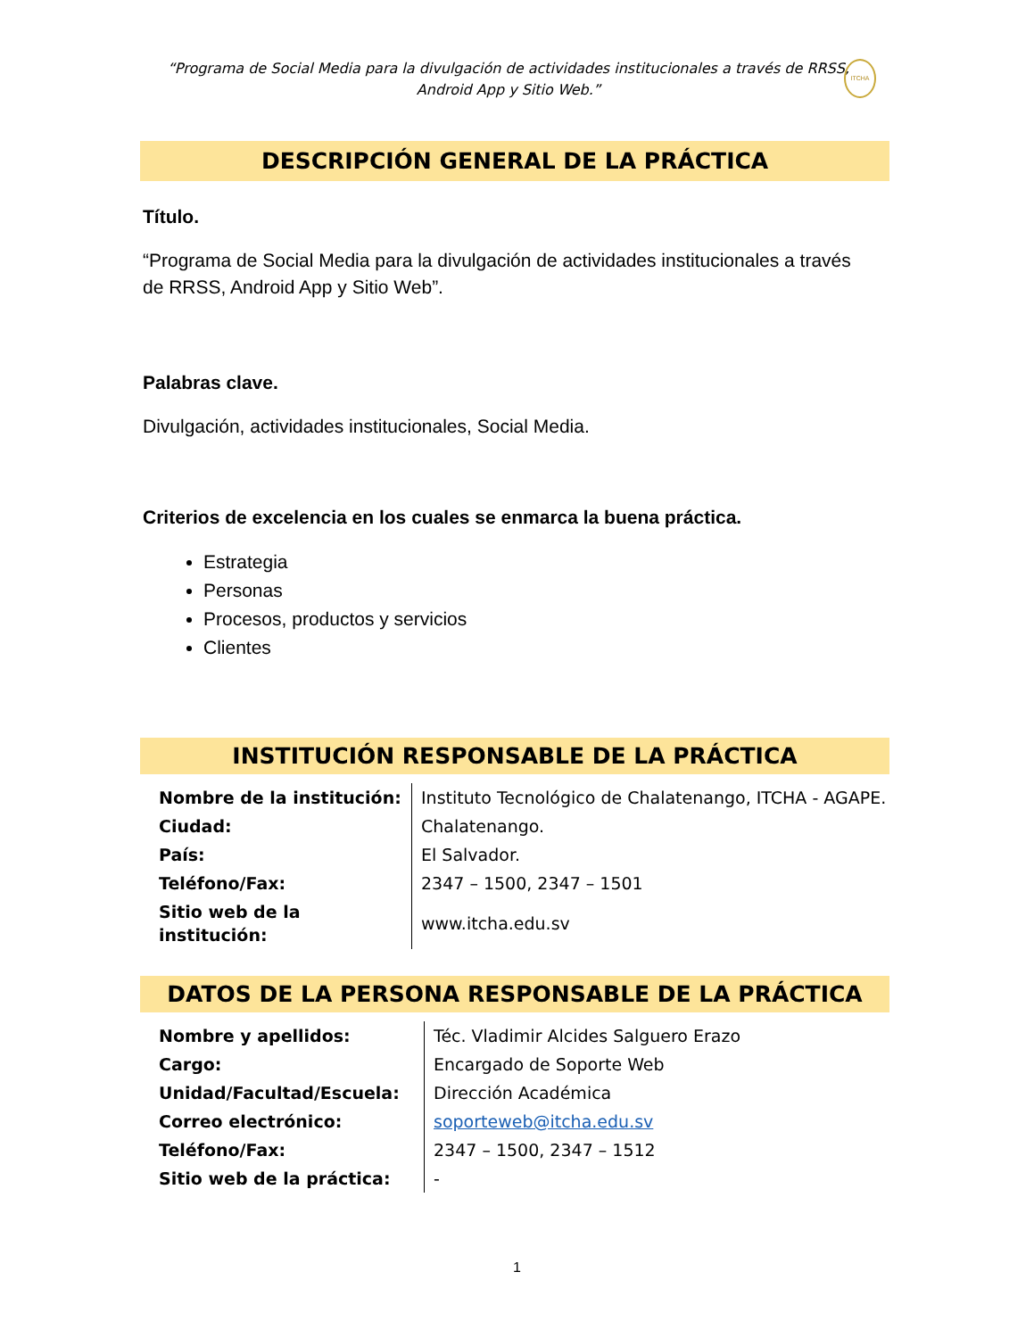“Programa de Social Media para la divulgación de actividades institucionales a través de RRSS, Android App y Sitio Web.”
ITCHA
DESCRIPCIÓN GENERAL DE LA PRÁCTICA
Título.
“Programa de Social Media para la divulgación de actividades institucionales a través de RRSS, Android App y Sitio Web”.
Palabras clave.
Divulgación, actividades institucionales, Social Media.
Criterios de excelencia en los cuales se enmarca la buena práctica.
Estrategia
Personas
Procesos, productos y servicios
Clientes
INSTITUCIÓN RESPONSABLE DE LA PRÁCTICA
| Nombre de la institución: | Instituto Tecnológico de Chalatenango, ITCHA - AGAPE. |
| Ciudad: | Chalatenango. |
| País: | El Salvador. |
| Teléfono/Fax: | 2347 – 1500, 2347 – 1501 |
| Sitio web de la institución: | www.itcha.edu.sv |
DATOS DE LA PERSONA RESPONSABLE DE LA PRÁCTICA
| Nombre y apellidos: | Téc. Vladimir Alcides Salguero Erazo |
| Cargo: | Encargado de Soporte Web |
| Unidad/Facultad/Escuela: | Dirección Académica |
| Correo electrónico: | soporteweb@itcha.edu.sv |
| Teléfono/Fax: | 2347 – 1500, 2347 – 1512 |
| Sitio web de la práctica: | - |
1